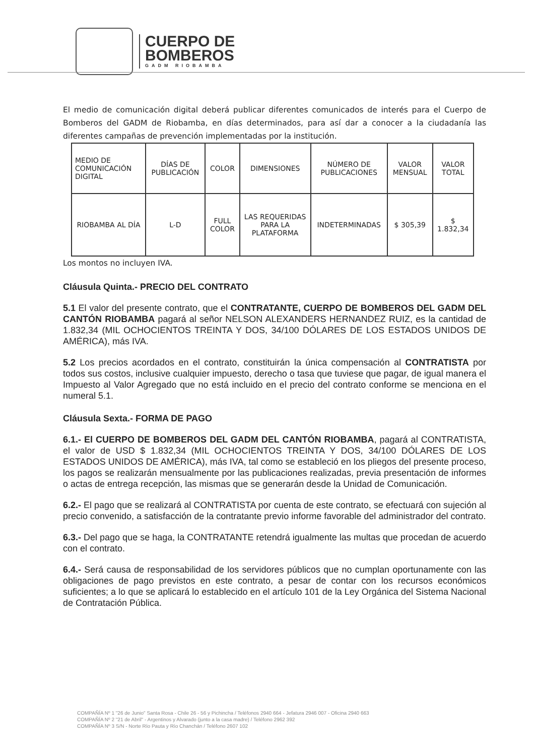CUERPO DE
BOMBEROS
GADM RIOBAMBA
El medio de comunicación digital deberá publicar diferentes comunicados de interés para el Cuerpo de Bomberos del GADM de Riobamba, en días determinados, para así dar a conocer a la ciudadanía las diferentes campañas de prevención implementadas por la institución.
| MEDIO DE COMUNICACIÓN DIGITAL | DÍAS DE PUBLICACIÓN | COLOR | DIMENSIONES | NÚMERO DE PUBLICACIONES | VALOR MENSUAL | VALOR TOTAL |
| --- | --- | --- | --- | --- | --- | --- |
| RIOBAMBA AL DÍA | L-D | FULL COLOR | LAS REQUERIDAS PARA LA PLATAFORMA | INDETERMINADAS | $ 305,39 | $ 1.832,34 |
Los montos no incluyen IVA.
Cláusula Quinta.- PRECIO DEL CONTRATO
5.1 El valor del presente contrato, que el CONTRATANTE, CUERPO DE BOMBEROS DEL GADM DEL CANTÓN RIOBAMBA pagará al señor NELSON ALEXANDERS HERNANDEZ RUIZ, es la cantidad de 1.832,34 (MIL OCHOCIENTOS TREINTA Y DOS, 34/100 DÓLARES DE LOS ESTADOS UNIDOS DE AMÉRICA), más IVA.
5.2 Los precios acordados en el contrato, constituirán la única compensación al CONTRATISTA por todos sus costos, inclusive cualquier impuesto, derecho o tasa que tuviese que pagar, de igual manera el Impuesto al Valor Agregado que no está incluido en el precio del contrato conforme se menciona en el numeral 5.1.
Cláusula Sexta.- FORMA DE PAGO
6.1.- El CUERPO DE BOMBEROS DEL GADM DEL CANTÓN RIOBAMBA, pagará al CONTRATISTA, el valor de USD $ 1.832,34 (MIL OCHOCIENTOS TREINTA Y DOS, 34/100 DÓLARES DE LOS ESTADOS UNIDOS DE AMÉRICA), más IVA, tal como se estableció en los pliegos del presente proceso, los pagos se realizarán mensualmente por las publicaciones realizadas, previa presentación de informes o actas de entrega recepción, las mismas que se generarán desde la Unidad de Comunicación.
6.2.- El pago que se realizará al CONTRATISTA por cuenta de este contrato, se efectuará con sujeción al precio convenido, a satisfacción de la contratante previo informe favorable del administrador del contrato.
6.3.- Del pago que se haga, la CONTRATANTE retendrá igualmente las multas que procedan de acuerdo con el contrato.
6.4.- Será causa de responsabilidad de los servidores públicos que no cumplan oportunamente con las obligaciones de pago previstos en este contrato, a pesar de contar con los recursos económicos suficientes; a lo que se aplicará lo establecido en el artículo 101 de la Ley Orgánica del Sistema Nacional de Contratación Pública.
COMPAÑÍA Nº 1 "26 de Junio" Santa Rosa - Chile 26 - 56 y Pichincha / Teléfonos 2940 664 - Jefatura 2946 007 - Oficina 2940 663
COMPAÑÍA Nº 2 "21 de Abril" - Argentinos y Alvarado (junto a la casa madre) / Teléfono 2962 392
COMPAÑÍA Nº 3 S/N - Norte Río Pauta y Río Chanchán / Teléfono 2607 102